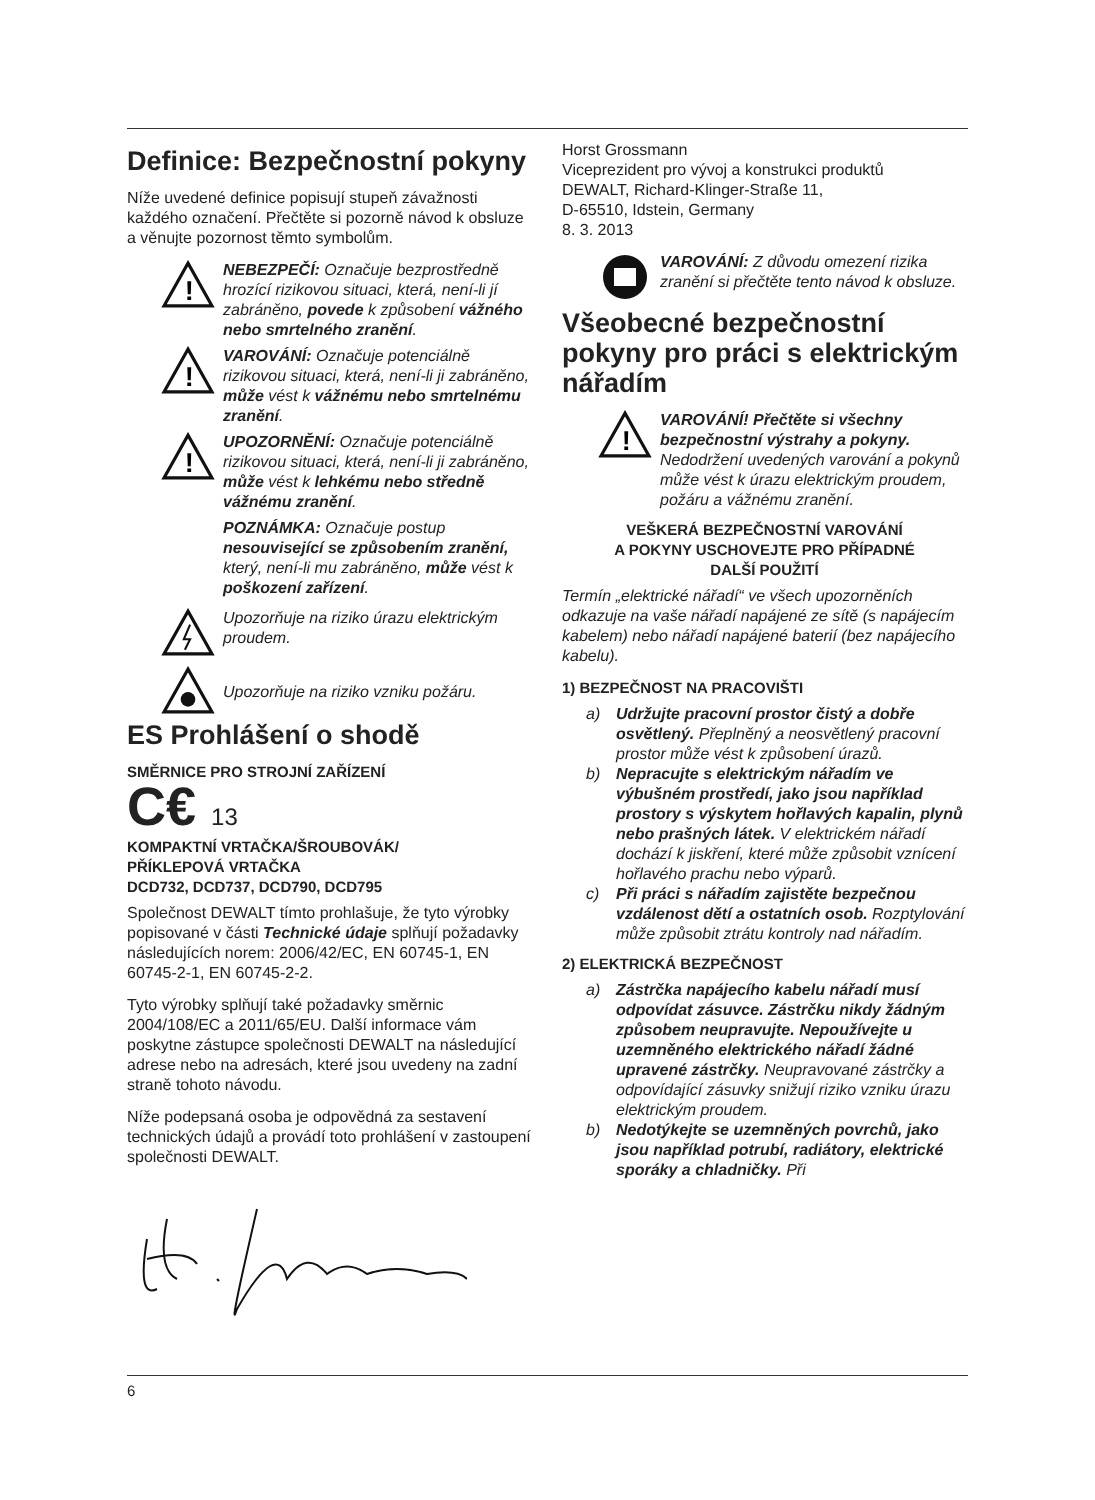Definice: Bezpečnostní pokyny
Níže uvedené definice popisují stupeň závažnosti každého označení. Přečtěte si pozorně návod k obsluze a věnujte pozornost těmto symbolům.
!
NEBEZPEČÍ: Označuje bezprostředně hrozící rizikovou situaci, která, není-li jí zabráněno, povede k způsobení vážného nebo smrtelného zranění.
!
VAROVÁNÍ: Označuje potenciálně rizikovou situaci, která, není-li ji zabráněno, může vést k vážnému nebo smrtelnému zranění.
!
UPOZORNĚNÍ: Označuje potenciálně rizikovou situaci, která, není-li ji zabráněno, může vést k lehkému nebo středně vážnému zranění.
POZNÁMKA: Označuje postup nesouvisející se způsobením zranění, který, není-li mu zabráněno, může vést k poškození zařízení.
Upozorňuje na riziko úrazu elektrickým proudem.
Upozorňuje na riziko vzniku požáru.
ES Prohlášení o shodě
SMĚRNICE PRO STROJNÍ ZAŘÍZENÍ
C€ 13
KOMPAKTNÍ VRTAČKA/ŠROUBOVÁK/
PŘÍKLEPOVÁ VRTAČKA
DCD732, DCD737, DCD790, DCD795
Společnost DEWALT tímto prohlašuje, že tyto výrobky popisované v části Technické údaje splňují požadavky následujících norem: 2006/42/EC, EN 60745-1, EN 60745-2-1, EN 60745-2-2.
Tyto výrobky splňují také požadavky směrnic 2004/108/EC a 2011/65/EU. Další informace vám poskytne zástupce společnosti DEWALT na následující adrese nebo na adresách, které jsou uvedeny na zadní straně tohoto návodu.
Níže podepsaná osoba je odpovědná za sestavení technických údajů a provádí toto prohlášení v zastoupení společnosti DEWALT.
Horst Grossmann
Viceprezident pro vývoj a konstrukci produktů
DEWALT, Richard-Klinger-Straße 11,
D-65510, Idstein, Germany
8. 3. 2013
VAROVÁNÍ: Z důvodu omezení rizika zranění si přečtěte tento návod k obsluze.
Všeobecné bezpečnostní pokyny pro práci s elektrickým nářadím
!
VAROVÁNÍ! Přečtěte si všechny bezpečnostní výstrahy a pokyny. Nedodržení uvedených varování a pokynů může vést k úrazu elektrickým proudem, požáru a vážnému zranění.
VEŠKERÁ BEZPEČNOSTNÍ VAROVÁNÍ
A POKYNY USCHOVEJTE PRO PŘÍPADNÉ
DALŠÍ POUŽITÍ
Termín „elektrické nářadí“ ve všech upozorněních odkazuje na vaše nářadí napájené ze sítě (s napájecím kabelem) nebo nářadí napájené baterií (bez napájecího kabelu).
1) BEZPEČNOST NA PRACOVIŠTI
a) Udržujte pracovní prostor čistý a dobře osvětlený. Přeplněný a neosvětlený pracovní prostor může vést k způsobení úrazů.
b) Nepracujte s elektrickým nářadím ve výbušném prostředí, jako jsou například prostory s výskytem hořlavých kapalin, plynů nebo prašných látek. V elektrickém nářadí dochází k jiskření, které může způsobit vznícení hořlavého prachu nebo výparů.
c) Při práci s nářadím zajistěte bezpečnou vzdálenost dětí a ostatních osob. Rozptylování může způsobit ztrátu kontroly nad nářadím.
2) ELEKTRICKÁ BEZPEČNOST
a) Zástrčka napájecího kabelu nářadí musí odpovídat zásuvce. Zástrčku nikdy žádným způsobem neupravujte. Nepoužívejte u uzemněného elektrického nářadí žádné upravené zástrčky. Neupravované zástrčky a odpovídající zásuvky snižují riziko vzniku úrazu elektrickým proudem.
b) Nedotýkejte se uzemněných povrchů, jako jsou například potrubí, radiátory, elektrické sporáky a chladničky. Při
6